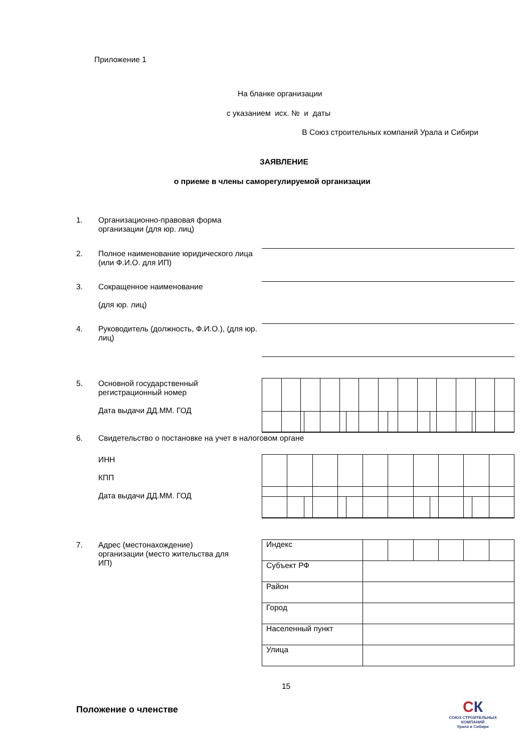Приложение 1
На бланке организации
с указанием исх. № и даты
В Союз строительных компаний Урала и Сибири
ЗАЯВЛЕНИЕ
о приеме в члены саморегулируемой организации
1. Организационно-правовая форма организации (для юр. лиц)
2. Полное наименование юридического лица (или Ф.И.О. для ИП)
3. Сокращенное наименование
(для юр. лиц)
4. Руководитель (должность, Ф.И.О.), (для юр. лиц)
5. Основной государственный регистрационный номер
Дата выдачи ДД.ММ. ГОД
6. Свидетельство о постановке на учет в налоговом органе
ИНН
КПП
Дата выдачи ДД.ММ. ГОД
7. Адрес (местонахождение) организации (место жительства для ИП)
| Индекс | | | | | | |
| Субъект РФ | | | | | | |
| Район | | | | | | |
| Город | | | | | | |
| Населенный пункт | | | | | | |
| Улица | | | | | | |
15
Положение о членстве
СК
СОЮЗ СТРОИТЕЛЬНЫХ КОМПАНИЙ
Урала и Сибири